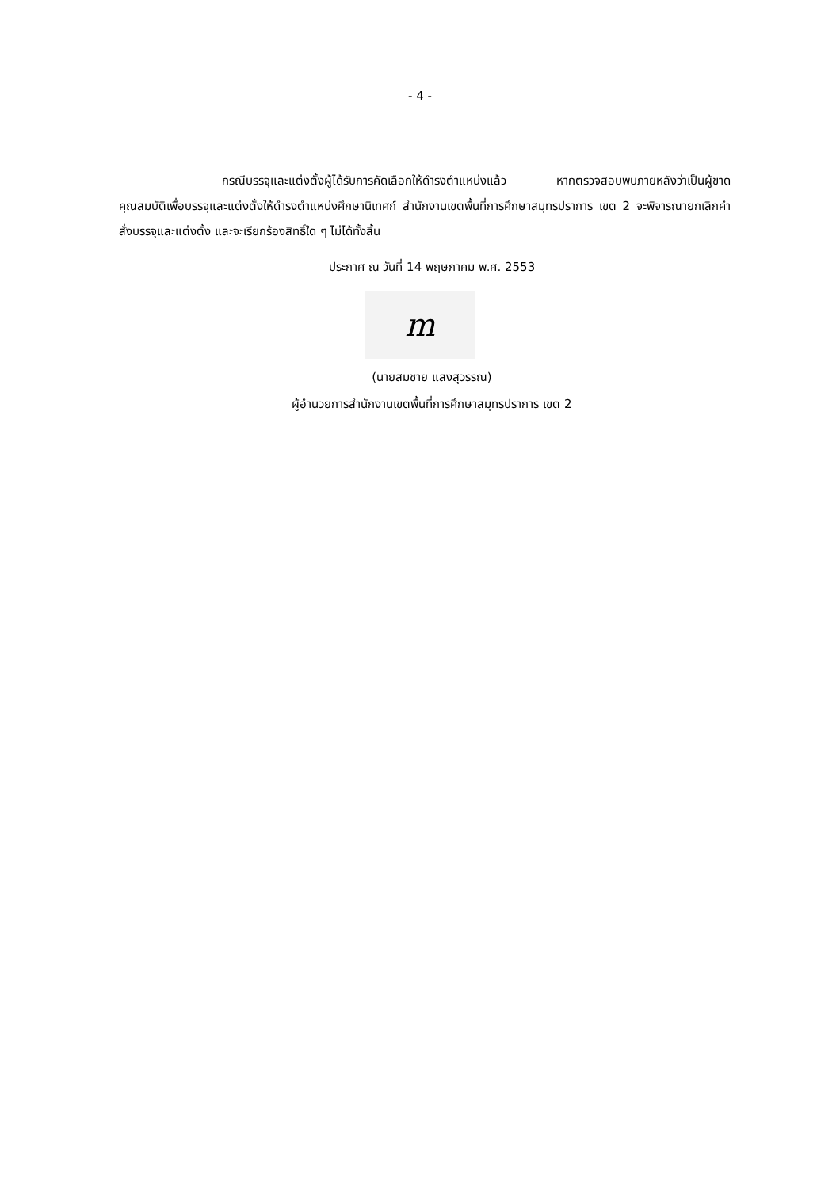- 4 -
กรณีบรรจุและแต่งตั้งผู้ได้รับการคัดเลือกให้ดำรงตำแหน่งแล้ว หากตรวจสอบพบภายหลังว่าเป็นผู้ขาดคุณสมบัติเพื่อบรรจุและแต่งตั้งให้ดำรงตำแหน่งศึกษานิเทศก์ สำนักงานเขตพื้นที่การศึกษาสมุทรปราการ เขต 2 จะพิจารณายกเลิกคำสั่งบรรจุและแต่งตั้ง และจะเรียกร้องสิทธิ์ใด ๆ ไม่ได้ทั้งสิ้น
ประกาศ ณ วันที่ 14 พฤษภาคม พ.ศ. 2553
m
(นายสมชาย แสงสุวรรณ)
ผู้อำนวยการสำนักงานเขตพื้นที่การศึกษาสมุทรปราการ เขต 2